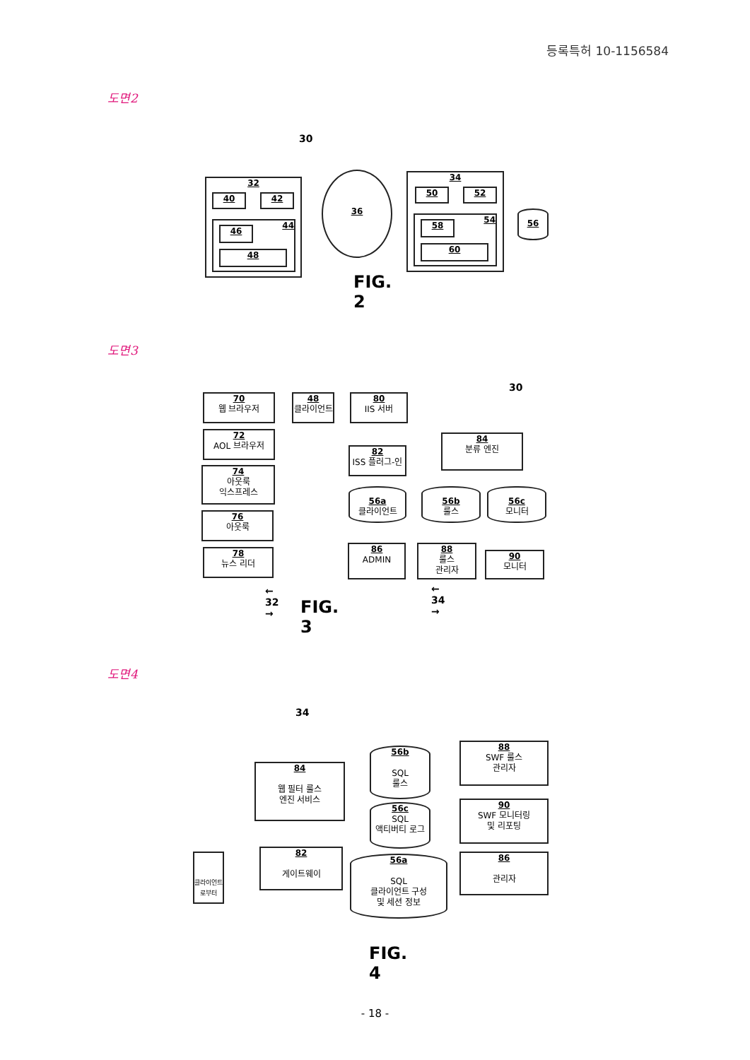등록특허 10-1156584
도면2
30
32
40 42
44
46
48
36
34
50 52
54
58
60
56
FIG. 2
도면3
30
70
웹 브라우저
48
클라이언트
80
IIS 서버
72
AOL 브라우저
74
아웃룩
익스프레스
76
아웃룩
78
뉴스 리더
82
ISS 플러그-인
84
분류 엔진
56a
클라이언트
56b
룰스
56c
모니터
86
ADMIN
88
룰스
관리자
90
모니터
← 32 → ← 34 →
FIG. 3
도면4
34
84
웹 필터 룰스
엔진 서비스
56b
SQL
룰스
56c
SQL
액티버티 로그
88
SWF 룰스
관리자
90
SWF 모니터링
및 리포팅
클라이언트
로부터
82
게이트웨이
56a
SQL
클라이언트 구성
및 세션 정보
86
관리자
FIG. 4
- 18 -